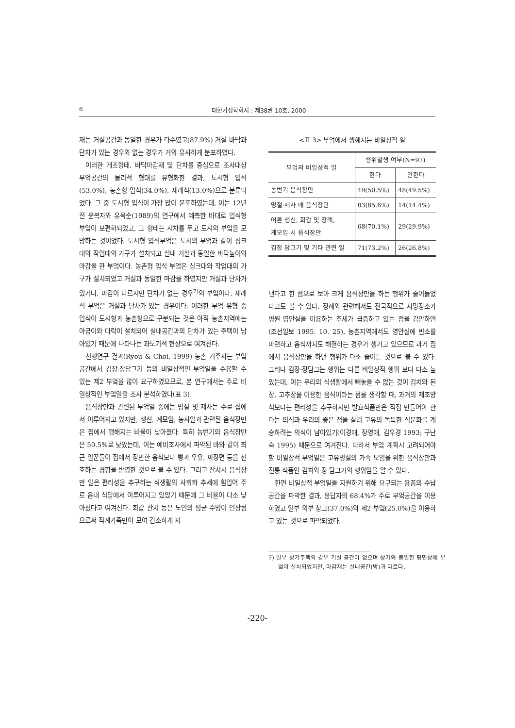6 대한가정학회지 : 제38권 10호, 2000
재는 거실공간과 동일한 경우가 다수였고(87.9%) 거실 바닥과 단차가 있는 경우와 없는 경우가 거의 유사하게 분포하였다.
이러한 개조형태, 바닥마감재 및 단차를 중심으로 조사대상 부엌공간의 물리적 형태를 유형화한 결과, 도시형 입식(53.0%), 농촌형 입식(34.0%), 재래식(13.0%)으로 분류되었다. 그 중 도시형 입식이 가장 많이 분포하였는데, 이는 12년전 윤복자와 유옥순(1989)의 연구에서 예측한 바대로 입식형 부엌이 보편화되었고, 그 형태는 시차를 두고 도시의 부엌을 모방하는 것이었다. 도시형 입식부엌은 도시의 부엌과 같이 싱크대와 작업대의 가구가 설치되고 실내 거실과 동일한 바닥높이와 마감을 한 부엌이다. 농촌형 입식 부엌은 싱크대와 작업대의 가구가 설치되었고 거실과 동일한 마감을 하였지만 거실과 단차가 있거나, 마감이 다르지만 단차가 없는 경우<sup>7)</sup>의 부엌이다. 재래식 부엌은 거실과 단차가 있는 경우이다. 이러한 부엌 유형 중 입식이 도시형과 농촌형으로 구분되는 것은 아직 농촌지역에는 아궁이와 다락이 설치되어 실내공간과의 단차가 있는 주택이 남아있기 때문에 나타나는 과도기적 현상으로 여겨진다.
선행연구 결과(Ryou & Choi, 1999) 농촌 거주자는 부엌공간에서 김장·장담그기 등의 비일상적인 부엌일을 수용할 수 있는 제2 부엌을 많이 요구하였으므로, 본 연구에서는 주로 비일상적인 부엌일을 조사 분석하였다(표 3).
음식장만과 관련된 부엌일 중에는 명절 및 제사는 주로 집에서 이루어지고 있지만, 생신, 계모임, 농사일과 관련된 음식장만은 집에서 행해지는 비율이 낮아졌다. 특히 농번기의 음식장만은 50.5%로 낮았는데, 이는 예비조사에서 파악된 바와 같이 최근 일꾼들이 집에서 장만한 음식보다 빵과 우유, 짜장면 등을 선호하는 경향을 반영한 것으로 볼 수 있다. 그리고 잔치시 음식장만 일은 편리성을 추구하는 식생활의 사회화 추세에 힘입어 주로 읍내 식당에서 이루어지고 있었기 때문에 그 비율이 다소 낮아졌다고 여겨진다. 회갑 잔치 등은 노인의 평균 수명이 연장됨으로써 직계가족만이 모여 간소하게 지
<표 3> 부엌에서 행해지는 비일상적 일
| 부엌의 비일상적 일 | 행위발생 여부(N=97) | |
| --- | --- | --- |
| | 한다 | 안한다 |
| 농번기 음식장만 | 49(50.5%) | 48(49.5%) |
| 명절·제사 때 음식장만 | 83(85.6%) | 14(14.4%) |
| 어른 생신, 회갑 및 장례, 계모임 시 음식장만 | 68(70.1%) | 29(29.9%) |
| 김장 담그기 및 기타 관련 일 | 71(73.2%) | 26(26.8%) |
낸다고 한 점으로 보아 크게 음식장만을 하는 행위가 줄어들었다고도 볼 수 있다. 장례와 관련해서도 전국적으로 사망장소가 병원 영안실을 이용하는 추세가 급증하고 있는 점을 감안하면(조선일보 1995. 10. 25), 농촌지역에서도 영안실에 빈소를 마련하고 음식까지도 해결하는 경우가 생기고 있으므로 과거 집에서 음식장만을 하던 행위가 다소 줄어든 것으로 볼 수 있다. 그러나 김장·장담그는 행위는 다른 비일상적 행위 보다 다소 높았는데, 이는 우리의 식생활에서 빼놓을 수 없는 것이 김치와 된장, 고추장을 이용한 음식이라는 점을 생각할 때, 과거의 제조방식보다는 편리성을 추구하지만 발효식품만은 직접 만들어야 한다는 의식과 우리의 좋은 점을 살려 고유의 독특한 식문화를 계승하려는 의식이 남아있기(이경애, 장영애, 김우경 1993; 구난숙 1995) 때문으로 여겨진다. 따라서 부엌 계획시 고려되어야할 비일상적 부엌일은 고유명절의 가족 모임을 위한 음식장만과 전통 식품인 김치와 장 담그기의 행위임을 알 수 있다.
한편 비일상적 부엌일을 지원하기 위해 요구되는 용품의 수납공간을 파악한 결과, 응답자의 68.4%가 주로 부엌공간을 이용하였고 일부 외부 창고(37.0%)와 제2 부엌(25.0%)을 이용하고 있는 것으로 파악되었다.
7) 일부 상가주택의 경우 거실 공간이 없으며 상가와 동일한 평면상에 부엌이 설치되었지만, 마감재는 실내공간(방)과 다르다.
-220-